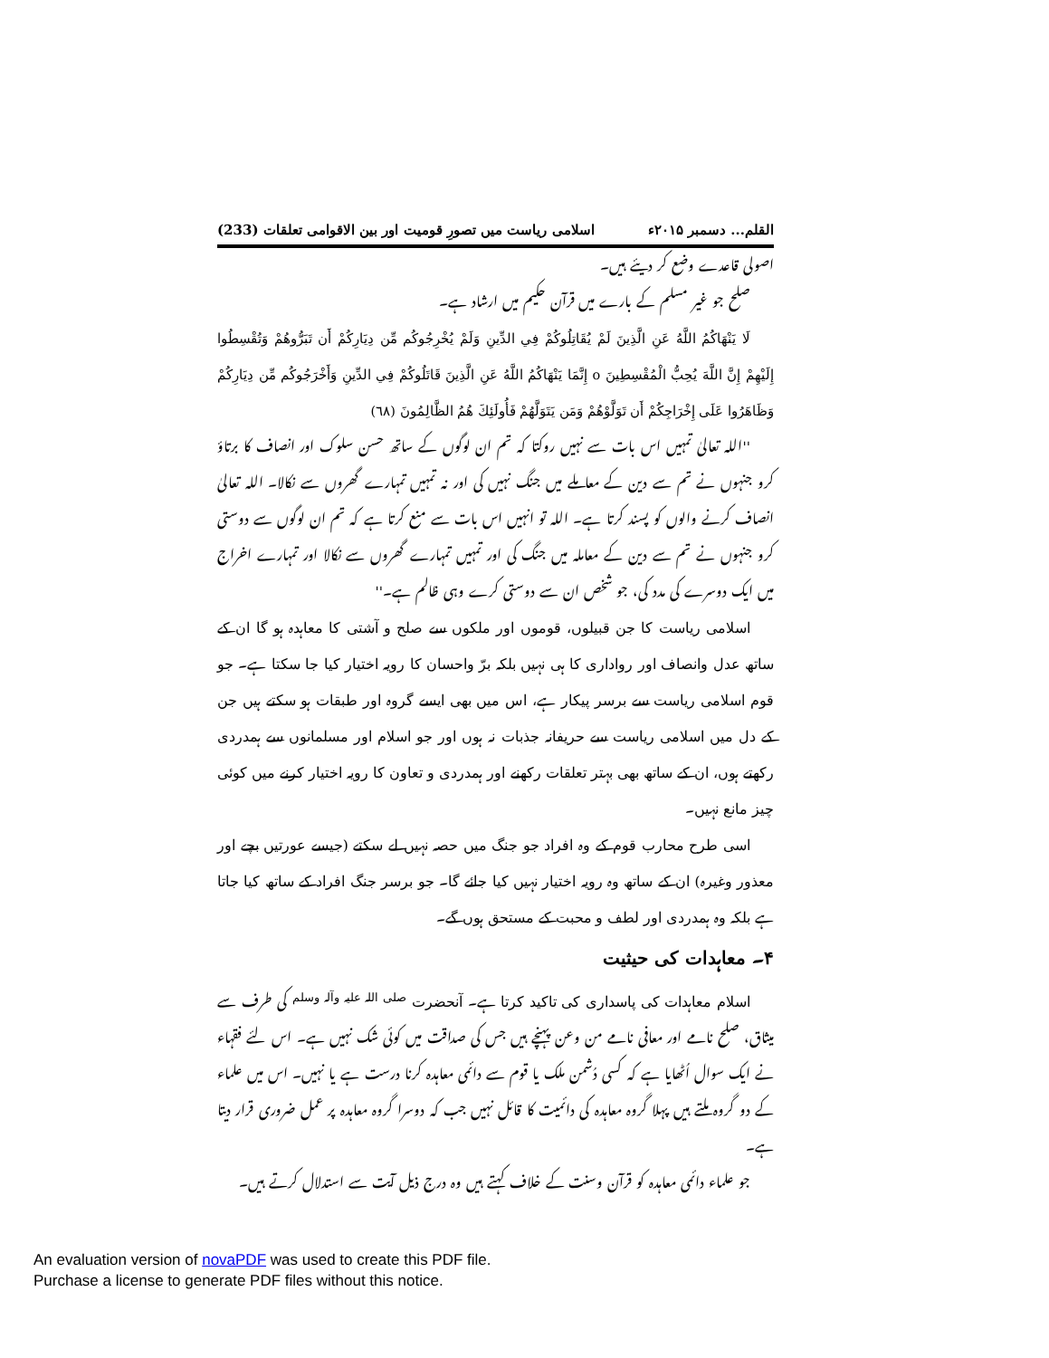القلم... دسمبر ۲۰۱۵ء اسلامی ریاست میں تصورِ قومیت اور بین الاقوامی تعلقات (233)
اصولی قاعدے وضع کر دیئے ہیں۔
صلح جو غیر مسلم کے بارے میں قرآن حکیم میں ارشاد ہے۔
لَا يَنْهَاكُمُ اللَّهُ عَنِ الَّذِينَ لَمْ يُقَاتِلُوكُمْ فِي الدِّينِ وَلَمْ يُخْرِجُوكُم مِّن دِيَارِكُمْ أَن تَبَرُّوهُمْ وَتُقْسِطُوا إِلَيْهِمْ إِنَّ اللَّهَ يُحِبُّ الْمُقْسِطِينَ o إِنَّمَا يَنْهَاكُمُ اللَّهُ عَنِ الَّذِينَ قَاتَلُوكُمْ فِي الدِّينِ وَأَخْرَجُوكُم مِّن دِيَارِكُمْ وَظَاهَرُوا عَلَى إِخْرَاجِكُمْ أَن تَوَلَّوْهُمْ وَمَن يَتَوَلَّهُمْ فَأُولَئِكَ هُمُ الظَّالِمُونَ (٦٨)
''اللہ تعالیٰ تمہیں اس بات سے نہیں روکتا کہ تم ان لوگوں کے ساتھ حسن سلوک اور انصاف کا برتاؤ کرو جنہوں نے تم سے دین کے معاملے میں جنگ نہیں کی اور نہ تمہیں تمہارے گھروں سے نکالا۔ اللہ تعالیٰ انصاف کرنے والوں کو پسند کرتا ہے۔ اللہ تو انہیں اس بات سے منع کرتا ہے کہ تم ان لوگوں سے دوستی کرو جنہوں نے تم سے دین کے معاملہ میں جنگ کی اور تمہیں تمہارے گھروں سے نکالا اور تمہارے اخراج میں ایک دوسرے کی مدد کی، جو شخص ان سے دوستی کرے وہی ظالم ہے۔''
اسلامی ریاست کا جن قبیلوں، قوموں اور ملکوں سے صلح و آشتی کا معاہدہ ہو گا ان کے ساتھ عدل وانصاف اور رواداری کا ہی نہیں بلکہ برّ واحسان کا رویہ اختیار کیا جا سکتا ہے۔ جو قوم اسلامی ریاست سے برسر پیکار ہے، اس میں بھی ایسے گروہ اور طبقات ہو سکتے ہیں جن کے دل میں اسلامی ریاست سے حریفانہ جذبات نہ ہوں اور جو اسلام اور مسلمانوں سے ہمدردی رکھتے ہوں، ان کے ساتھ بھی بہتر تعلقات رکھنے اور ہمدردی و تعاون کا رویہ اختیار کرنے میں کوئی چیز مانع نہیں۔
اسی طرح محارب قوم کے وہ افراد جو جنگ میں حصہ نہیں لے سکتے (جیسے عورتیں بچے اور معذور وغیرہ) ان کے ساتھ وہ رویہ اختیار نہیں کیا جائے گا۔ جو برسر جنگ افراد کے ساتھ کیا جاتا ہے بلکہ وہ ہمدردی اور لطف و محبت کے مستحق ہوں گے۔
۴۔ معاہدات کی حیثیت
اسلام معاہدات کی پاسداری کی تاکید کرتا ہے۔ آنحضرت <sup>صلی اللہ علیہ وآلہ وسلم</sup> کی طرف سے میثاق، صلح نامے اور معافی نامے من وعن پہنچے ہیں جس کی صداقت میں کوئی شک نہیں ہے۔ اس لئے فقہاء نے ایک سوال اُٹھایا ہے کہ کسی دُشمن ملک یا قوم سے دائمی معاہدہ کرنا درست ہے یا نہیں۔ اس میں علماء کے دو گروہ ملتے ہیں پہلا گروہ معاہدہ کی دائمیت کا قائل نہیں جب کہ دوسرا گروہ معاہدہ پر عمل ضروری قرار دیتا ہے۔
جو علماء دائمی معاہدہ کو قرآن وسنت کے خلاف کہتے ہیں وہ درج ذیل آیت سے استدلال کرتے ہیں۔
An evaluation version of novaPDF was used to create this PDF file.
Purchase a license to generate PDF files without this notice.